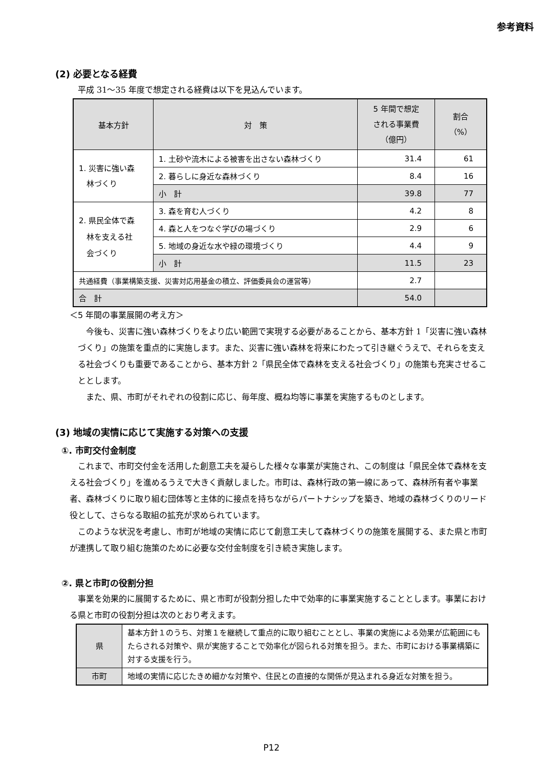参考資料
(2) 必要となる経費
平成 31～35 年度で想定される経費は以下を見込んでいます。
| 基本方針 | 対 策 | 5 年間で想定 される事業費 （億円） | 割合 （%） |
| --- | --- | --- | --- |
| 1. 災害に強い森 林づくり | 1. 土砂や流木による被害を出さない森林づくり | 31.4 | 61 |
| | 2. 暮らしに身近な森林づくり | 8.4 | 16 |
| | 小 計 | 39.8 | 77 |
| 2. 県民全体で森 林を支える社 会づくり | 3. 森を育む人づくり | 4.2 | 8 |
| | 4. 森と人をつなぐ学びの場づくり | 2.9 | 6 |
| | 5. 地域の身近な水や緑の環境づくり | 4.4 | 9 |
| | 小 計 | 11.5 | 23 |
| 共通経費（事業構築支援、災害対応用基金の積立、評価委員会の運営等） | | 2.7 | |
| 合 計 | | 54.0 | |
＜5 年間の事業展開の考え方＞
今後も、災害に強い森林づくりをより広い範囲で実現する必要があることから、基本方針 1「災害に強い森林づくり」の施策を重点的に実施します。また、災害に強い森林を将来にわたって引き継ぐうえで、それらを支える社会づくりも重要であることから、基本方針 2「県民全体で森林を支える社会づくり」の施策も充実させることとします。
また、県、市町がそれぞれの役割に応じ、毎年度、概ね均等に事業を実施するものとします。
(3) 地域の実情に応じて実施する対策への支援
①. 市町交付金制度
これまで、市町交付金を活用した創意工夫を凝らした様々な事業が実施され、この制度は「県民全体で森林を支える社会づくり」を進めるうえで大きく貢献しました。市町は、森林行政の第一線にあって、森林所有者や事業者、森林づくりに取り組む団体等と主体的に接点を持ちながらパートナシップを築き、地域の森林づくりのリード役として、さらなる取組の拡充が求められています。
このような状況を考慮し、市町が地域の実情に応じて創意工夫して森林づくりの施策を展開する、また県と市町が連携して取り組む施策のために必要な交付金制度を引き続き実施します。
②. 県と市町の役割分担
事業を効果的に展開するために、県と市町が役割分担した中で効率的に事業実施することとします。事業における県と市町の役割分担は次のとおり考えます。
| 県 | 基本方針１のうち、対策１を継続して重点的に取り組むこととし、事業の実施による効果が広範囲にもたらされる対策や、県が実施することで効率化が図られる対策を担う。また、市町における事業構築に対する支援を行う。 |
| 市町 | 地域の実情に応じたきめ細かな対策や、住民との直接的な関係が見込まれる身近な対策を担う。 |
P12